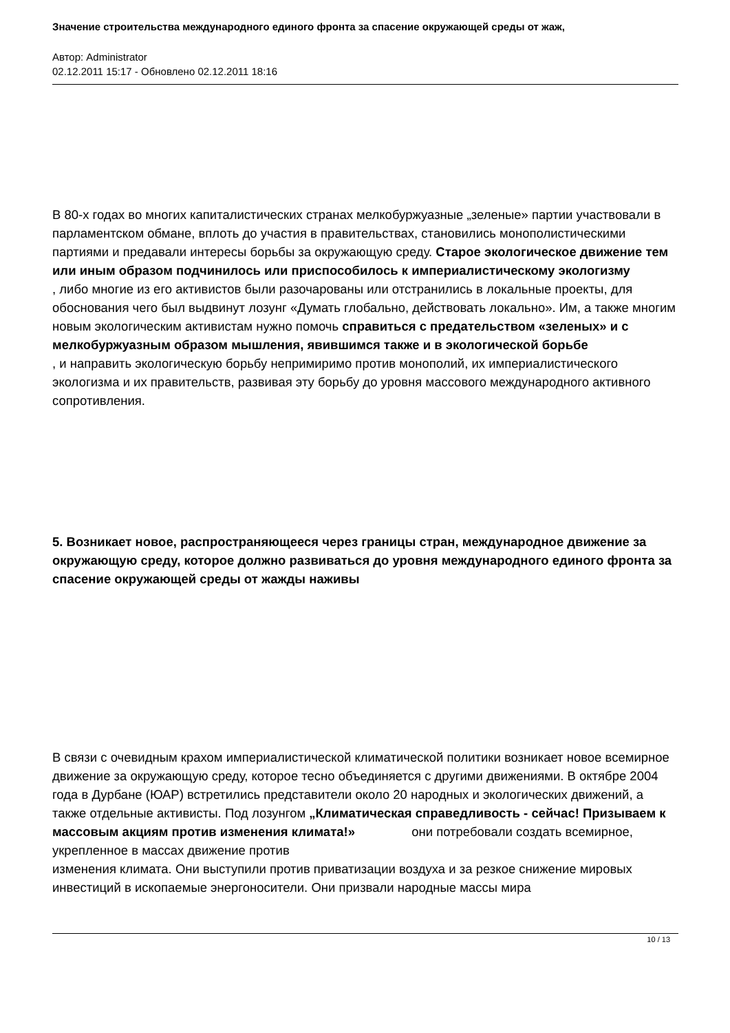Значение строительства международного единого фронта за спасение окружающей среды от жаж,
Автор: Administrator
02.12.2011 15:17 - Обновлено 02.12.2011 18:16
В 80-х годах во многих капиталистических странах мелкобуржуазные „зеленые» партии участвовали в парламентском обмане, вплоть до участия в правительствах, становились монополистическими партиями и предавали интересы борьбы за окружающую среду. Старое экологическое движение тем или иным образом подчинилось или приспособилось к империалистическому экологизму
, либо многие из его активистов были разочарованы или отстранились в локальные проекты, для обоснования чего был выдвинут лозунг «Думать глобально, действовать локально». Им, а также многим новым экологическим активистам нужно помочь справиться с предательством «зеленых» и с мелкобуржуазным образом мышления, явившимся также и в экологической борьбе
, и направить экологическую борьбу непримиримо против монополий, их империалистического экологизма и их правительств, развивая эту борьбу до уровня массового международного активного сопротивления.
5. Возникает новое, распространяющееся через границы стран, международное движение за окружающую среду, которое должно развиваться до уровня международного единого фронта за спасение окружающей среды от жажды наживы
В связи с очевидным крахом империалистической климатической политики возникает новое всемирное движение за окружающую среду, которое тесно объединяется с другими движениями. В октябре 2004 года в Дурбане (ЮАР) встретились представители около 20 народных и экологических движений, а также отдельные активисты. Под лозунгом „Климатическая справедливость - сейчас! Призываем к массовым акциям против изменения климата!» они потребовали создать всемирное, укрепленное в массах движение против
изменения климата. Они выступили против приватизации воздуха и за резкое снижение мировых инвестиций в ископаемые энергоносители. Они призвали народные массы мира
10 / 13